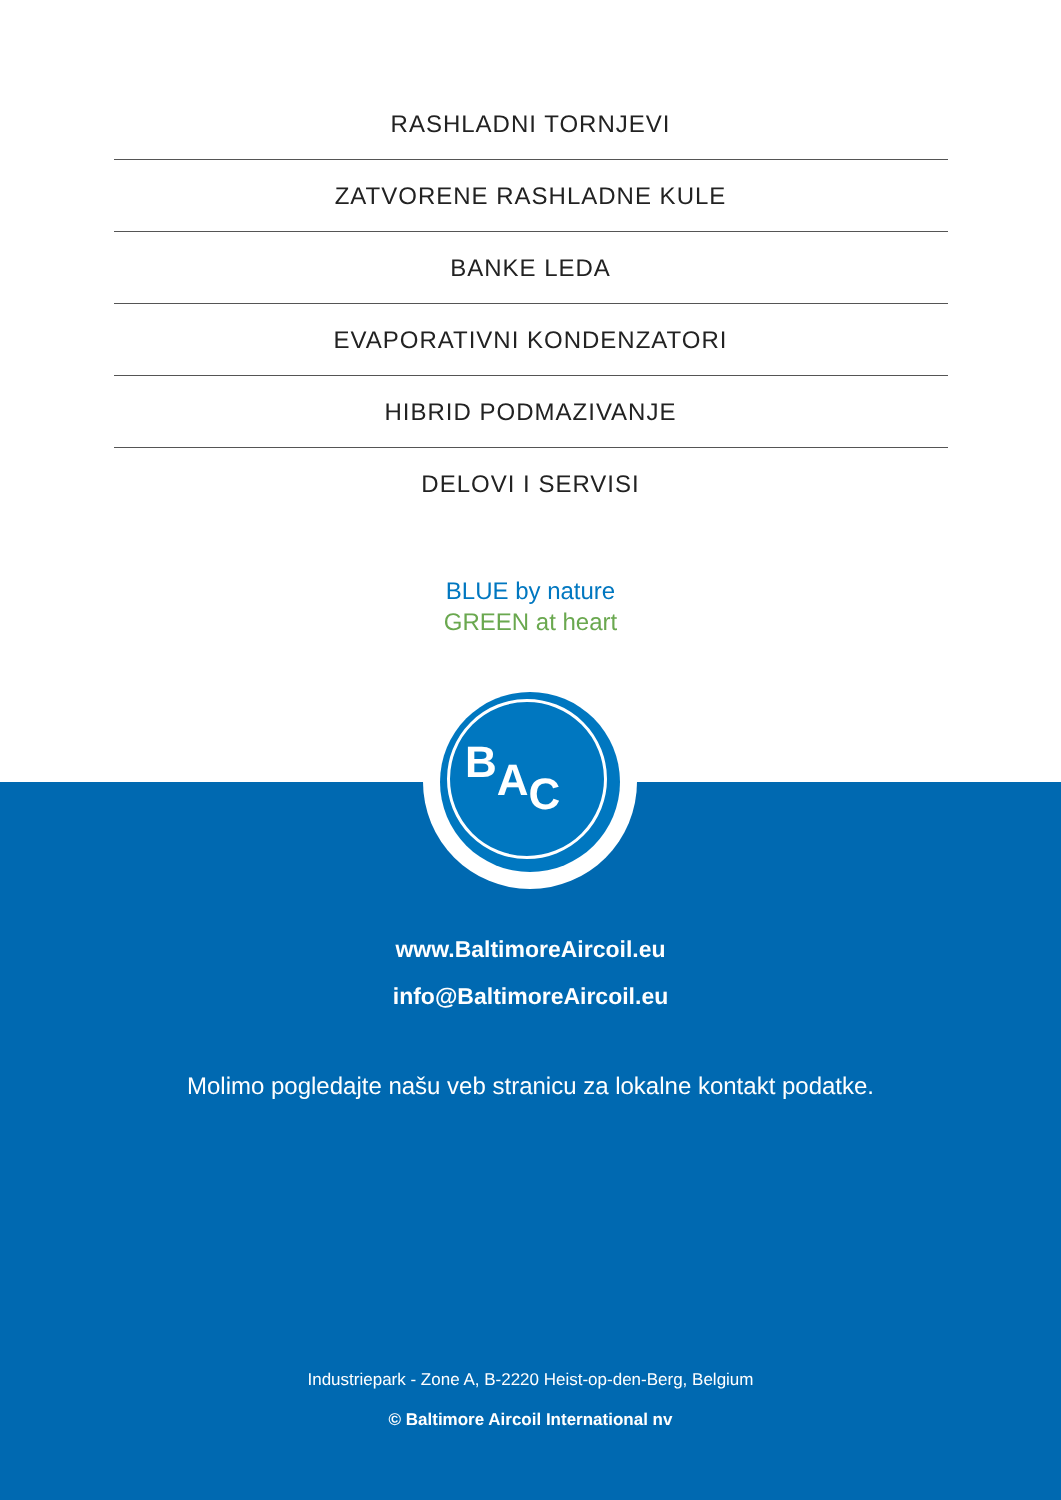RASHLADNI TORNJEVI
ZATVORENE RASHLADNE KULE
BANKE LEDA
EVAPORATIVNI KONDENZATORI
HIBRID PODMAZIVANJE
DELOVI I SERVISI
BLUE by nature
GREEN at heart
BAC
www.BaltimoreAircoil.eu
info@BaltimoreAircoil.eu
Molimo pogledajte našu veb stranicu za lokalne kontakt podatke.
Industriepark - Zone A, B-2220 Heist-op-den-Berg, Belgium
© Baltimore Aircoil International nv